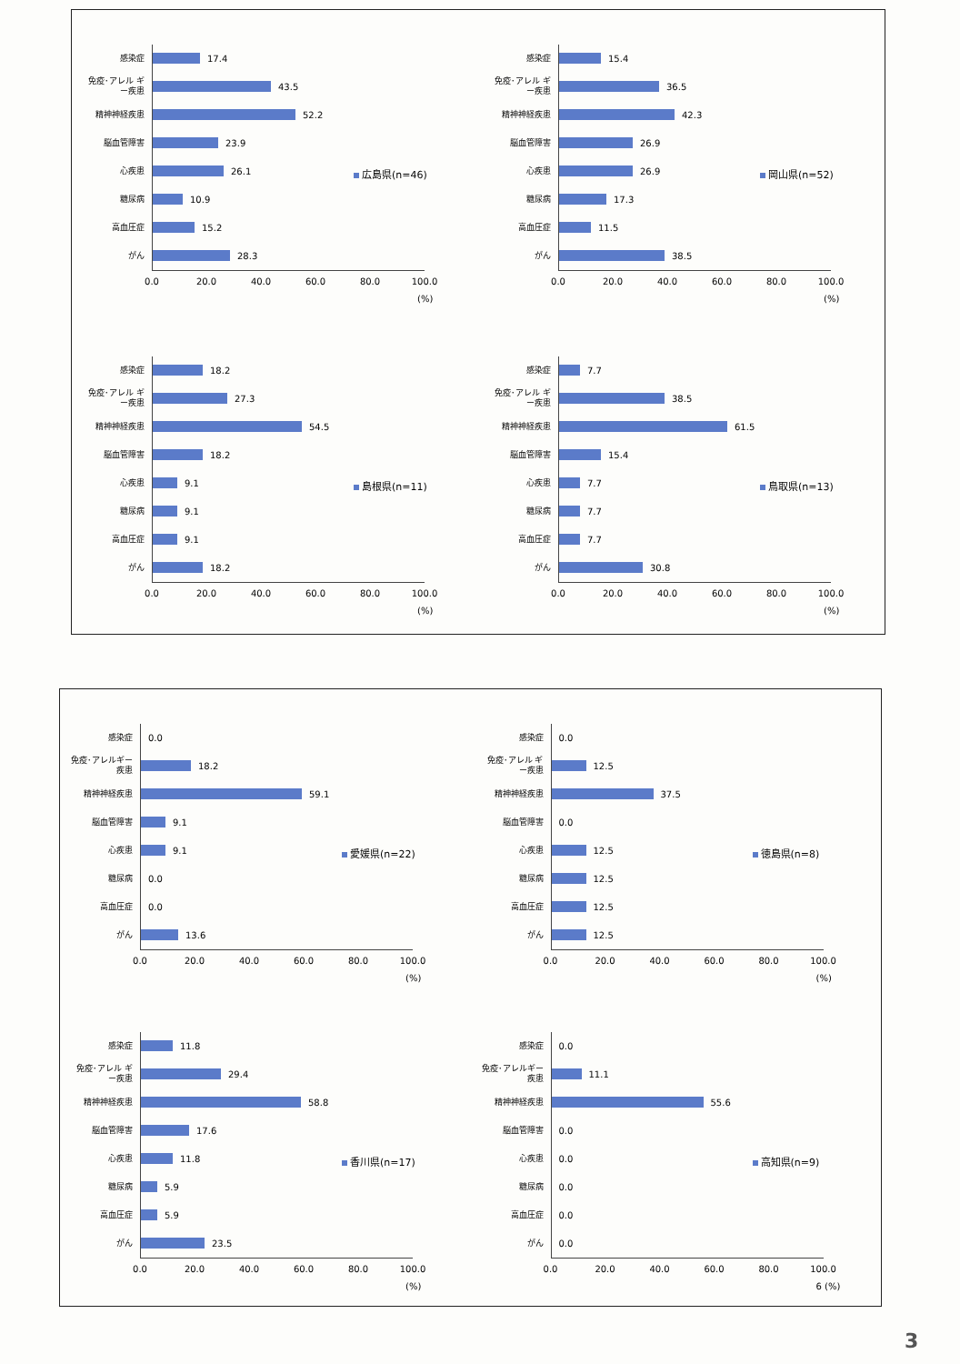感染症
17.4
免疫･アレル ギー疾患
43.5
精神神経疾患
52.2
脳血管障害
23.9
心疾患
26.1
糖尿病
10.9
高血圧症
15.2
がん
28.3
0.0 20.0 40.0 60.0 80.0 100.0
(%)
広島県(n=46)
感染症
15.4
免疫･アレル ギー疾患
36.5
精神神経疾患
42.3
脳血管障害
26.9
心疾患
26.9
糖尿病
17.3
高血圧症
11.5
がん
38.5
0.0 20.0 40.0 60.0 80.0 100.0
(%)
岡山県(n=52)
感染症
18.2
免疫･アレル ギー疾患
27.3
精神神経疾患
54.5
脳血管障害
18.2
心疾患
9.1
糖尿病
9.1
高血圧症
9.1
がん
18.2
0.0 20.0 40.0 60.0 80.0 100.0
(%)
島根県(n=11)
感染症
7.7
免疫･アレル ギー疾患
38.5
精神神経疾患
61.5
脳血管障害
15.4
心疾患
7.7
糖尿病
7.7
高血圧症
7.7
がん
30.8
0.0 20.0 40.0 60.0 80.0 100.0
(%)
鳥取県(n=13)
感染症
0.0
免疫･アレルギー 疾患
18.2
精神神経疾患
59.1
脳血管障害
9.1
心疾患
9.1
糖尿病
0.0
高血圧症
0.0
がん
13.6
0.0 20.0 40.0 60.0 80.0 100.0
(%)
愛媛県(n=22)
感染症
0.0
免疫･アレル ギー疾患
12.5
精神神経疾患
37.5
脳血管障害
0.0
心疾患
12.5
糖尿病
12.5
高血圧症
12.5
がん
12.5
0.0 20.0 40.0 60.0 80.0 100.0
(%)
徳島県(n=8)
感染症
11.8
免疫･アレル ギー疾患
29.4
精神神経疾患
58.8
脳血管障害
17.6
心疾患
11.8
糖尿病
5.9
高血圧症
5.9
がん
23.5
0.0 20.0 40.0 60.0 80.0 100.0
(%)
香川県(n=17)
感染症
0.0
免疫･アレルギー 疾患
11.1
精神神経疾患
55.6
脳血管障害
0.0
心疾患
0.0
糖尿病
0.0
高血圧症
0.0
がん
0.0
0.0 20.0 40.0 60.0 80.0 100.0
6 (%)
高知県(n=9)
3